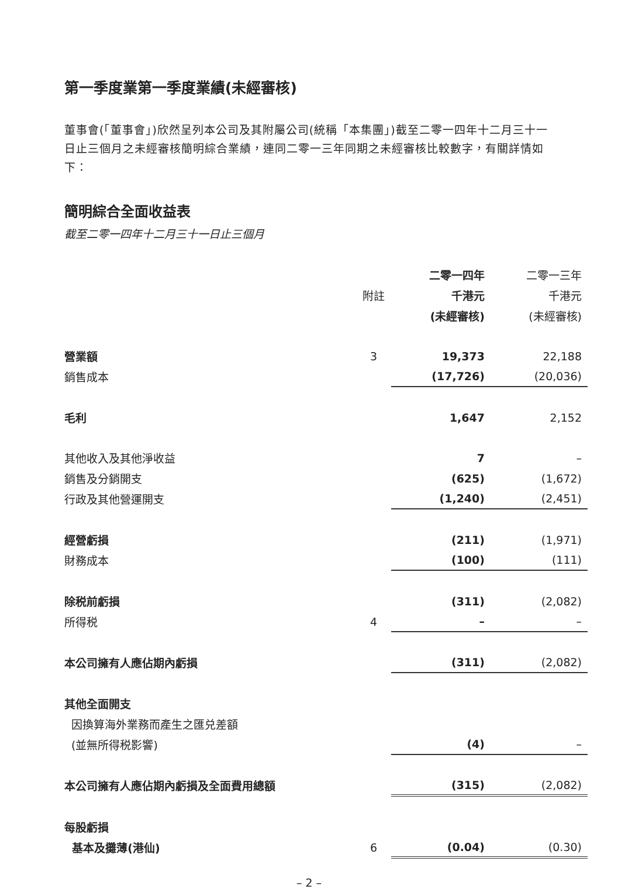第一季度業第一季度業績(未經審核)
董事會(「董事會」)欣然呈列本公司及其附屬公司(統稱「本集團」)截至二零一四年十二月三十一日止三個月之未經審核簡明綜合業績，連同二零一三年同期之未經審核比較數字，有關詳情如下：
簡明綜合全面收益表
截至二零一四年十二月三十一日止三個月
| | | 二零一四年 | 二零一三年 |
| --- | --- | --- | --- |
| | 附註 | 千港元 | 千港元 |
| | | (未經審核) | (未經審核) |
| 營業額 | 3 | 19,373 | 22,188 |
| 銷售成本 | | (17,726) | (20,036) |
| 毛利 | | 1,647 | 2,152 |
| 其他收入及其他淨收益 | | 7 | – |
| 銷售及分銷開支 | | (625) | (1,672) |
| 行政及其他營運開支 | | (1,240) | (2,451) |
| 經營虧損 | | (211) | (1,971) |
| 財務成本 | | (100) | (111) |
| 除税前虧損 | | (311) | (2,082) |
| 所得税 | 4 | – | – |
| 本公司擁有人應佔期內虧損 | | (311) | (2,082) |
| 其他全面開支 | | | |
| 因換算海外業務而產生之匯兑差額 | | | |
| (並無所得税影響) | | (4) | – |
| 本公司擁有人應佔期內虧損及全面費用總額 | | (315) | (2,082) |
| 每股虧損 | | | |
| 基本及攤薄(港仙) | 6 | (0.04) | (0.30) |
– 2 –